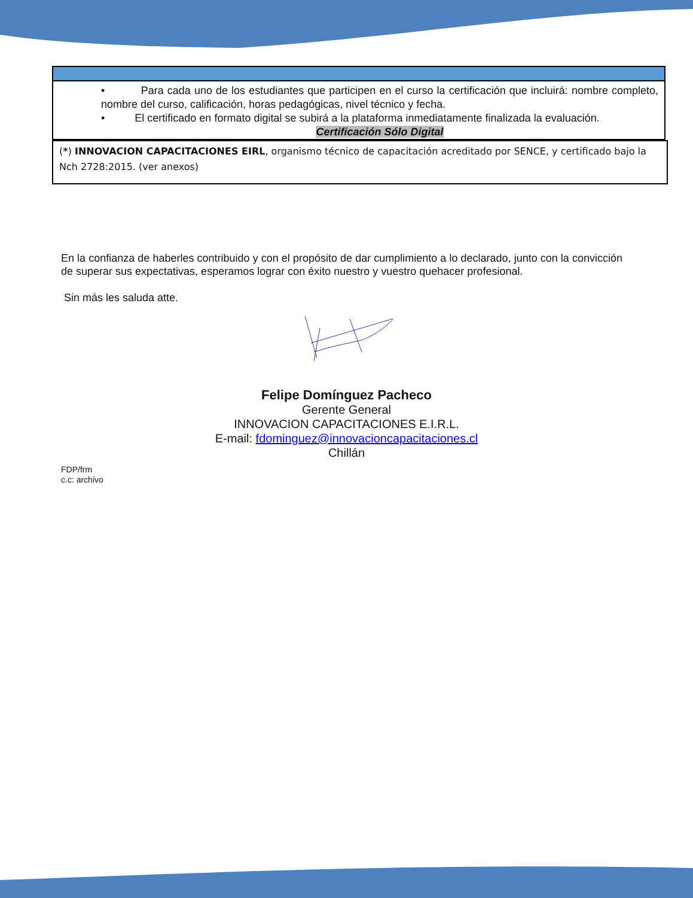| • Para cada uno de los estudiantes que participen en el curso la certificación que incluirá: nombre completo, nombre del curso, calificación, horas pedagógicas, nivel técnico y fecha. • El certificado en formato digital se subirá a la plataforma inmediatamente finalizada la evaluación. Certificación Sólo Digital |
(*) INNOVACION CAPACITACIONES EIRL, organismo técnico de capacitación acreditado por SENCE, y certificado bajo la Nch 2728:2015. (ver anexos)
En la confianza de haberles contribuido y con el propósito de dar cumplimiento a lo declarado, junto con la convicción de superar sus expectativas, esperamos lograr con éxito nuestro y vuestro quehacer profesional.
Sin más les saluda atte.
Felipe Domínguez Pacheco
Gerente General
INNOVACION CAPACITACIONES E.I.R.L.
E-mail: fdominguez@innovacioncapacitaciones.cl
Chillán
FDP/frm
c.c: archivo